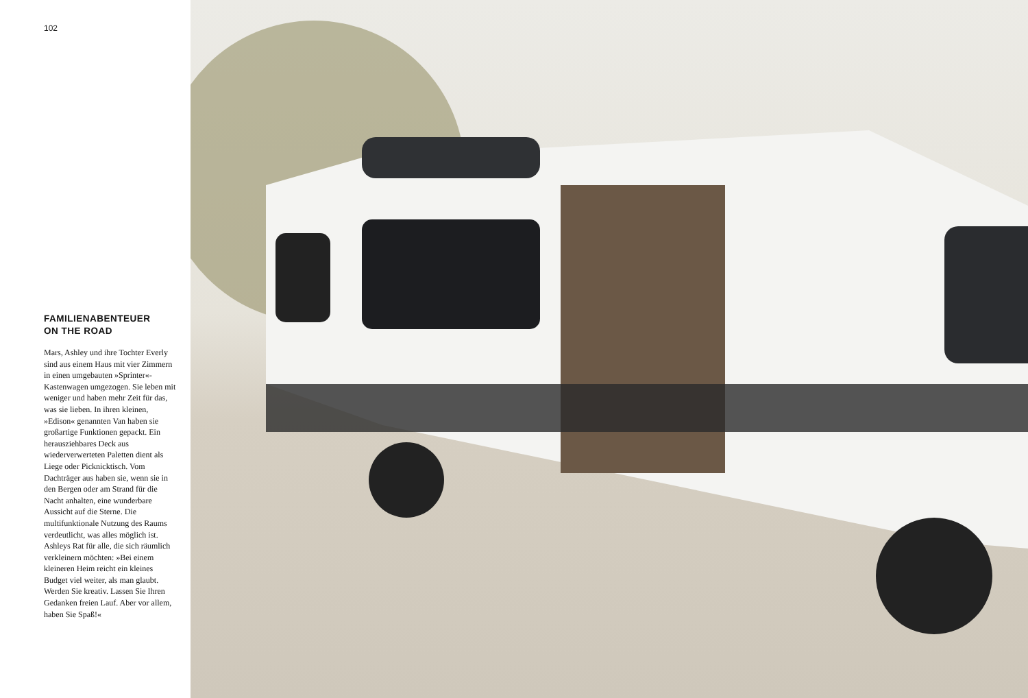102
FAMILIENABENTEUER
ON THE ROAD
Mars, Ashley und ihre Tochter Everly sind aus einem Haus mit vier Zimmern in einen umge­bauten »Sprinter«-Kastenwagen umgezogen. Sie leben mit weni­ger und haben mehr Zeit für das, was sie lieben. In ihren kleinen, »Edison« genannten Van haben sie großartige Funktionen ge­packt. Ein herausziehbares Deck aus wiederverwerteten Paletten dient als Liege oder Picknicktisch. Vom Dachträger aus haben sie, wenn sie in den Bergen oder am Strand für die Nacht anhalten, eine wunderbare Aussicht auf die Sterne. Die multifunktionale Nutzung des Raums verdeutlicht, was alles möglich ist. Ashleys Rat für alle, die sich räumlich ver­kleinern möchten: »Bei einem kleineren Heim reicht ein kleines Budget viel weiter, als man glaubt. Werden Sie kreativ. Lassen Sie Ihren Gedanken freien Lauf. Aber vor allem, haben Sie Spaß!«